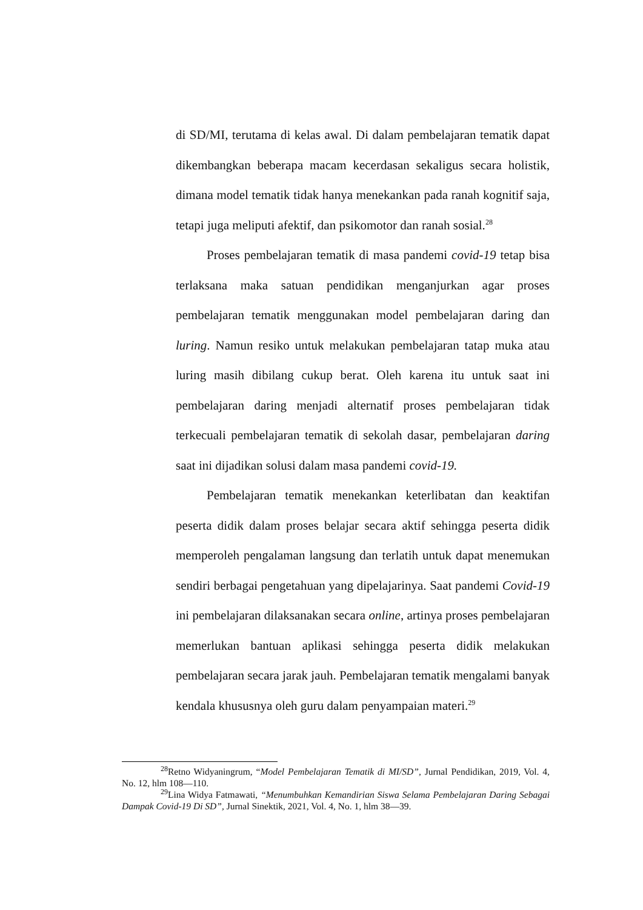di SD/MI, terutama di kelas awal. Di dalam pembelajaran tematik dapat dikembangkan beberapa macam kecerdasan sekaligus secara holistik, dimana model tematik tidak hanya menekankan pada ranah kognitif saja, tetapi juga meliputi afektif, dan psikomotor dan ranah sosial.<sup>28</sup>
Proses pembelajaran tematik di masa pandemi covid-19 tetap bisa terlaksana maka satuan pendidikan menganjurkan agar proses pembelajaran tematik menggunakan model pembelajaran daring dan luring. Namun resiko untuk melakukan pembelajaran tatap muka atau luring masih dibilang cukup berat. Oleh karena itu untuk saat ini pembelajaran daring menjadi alternatif proses pembelajaran tidak terkecuali pembelajaran tematik di sekolah dasar, pembelajaran daring saat ini dijadikan solusi dalam masa pandemi covid-19.
Pembelajaran tematik menekankan keterlibatan dan keaktifan peserta didik dalam proses belajar secara aktif sehingga peserta didik memperoleh pengalaman langsung dan terlatih untuk dapat menemukan sendiri berbagai pengetahuan yang dipelajarinya. Saat pandemi Covid-19 ini pembelajaran dilaksanakan secara online, artinya proses pembelajaran memerlukan bantuan aplikasi sehingga peserta didik melakukan pembelajaran secara jarak jauh. Pembelajaran tematik mengalami banyak kendala khususnya oleh guru dalam penyampaian materi.<sup>29</sup>
<sup>28</sup> Retno Widyaningrum, “Model Pembelajaran Tematik di MI/SD”, Jurnal Pendidikan, 2019, Vol. 4, No. 12, hlm 108—110.
<sup>29</sup> Lina Widya Fatmawati, “Menumbuhkan Kemandirian Siswa Selama Pembelajaran Daring Sebagai Dampak Covid-19 Di SD”, Jurnal Sinektik, 2021, Vol. 4, No. 1, hlm 38—39.